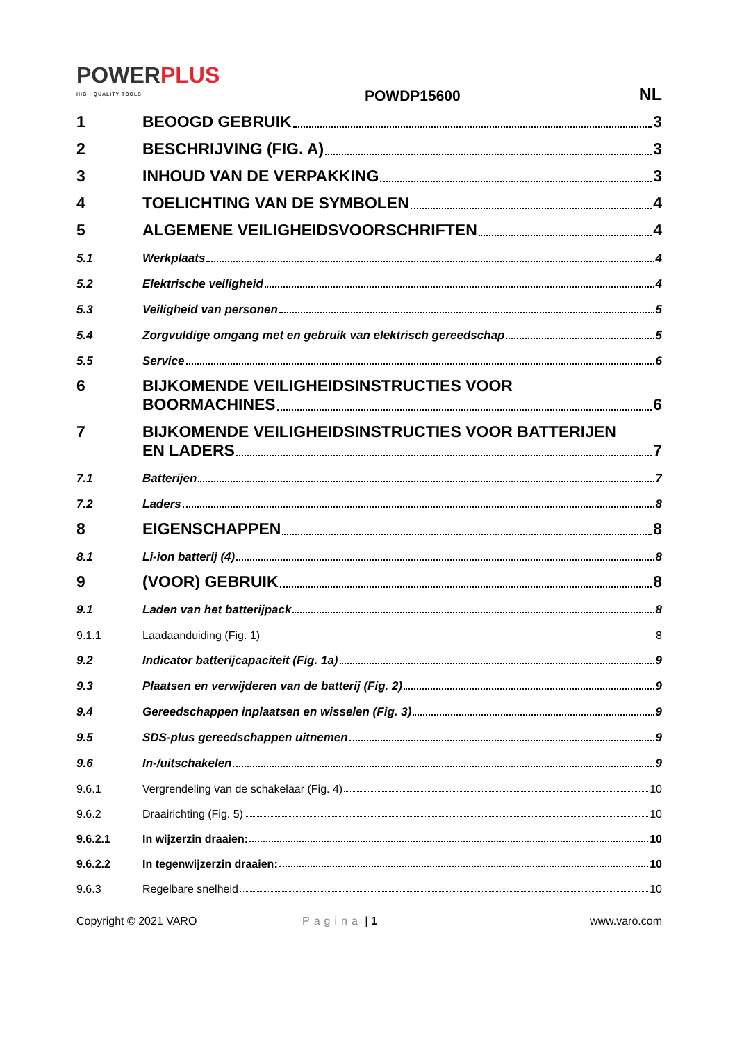POWERPLUS
HIGH QUALITY TOOLS
POWDP15600
NL
1
BEOOGD GEBRUIK 3
2
BESCHRIJVING (FIG. A) 3
3
INHOUD VAN DE VERPAKKING 3
4
TOELICHTING VAN DE SYMBOLEN 4
5
ALGEMENE VEILIGHEIDSVOORSCHRIFTEN 4
5.1
Werkplaats 4
5.2
Elektrische veiligheid 4
5.3
Veiligheid van personen 5
5.4
Zorgvuldige omgang met en gebruik van elektrisch gereedschap 5
5.5
Service 6
6 BIJKOMENDE VEILIGHEIDSINSTRUCTIES VOOR
BOORMACHINES 6
7 BIJKOMENDE VEILIGHEIDSINSTRUCTIES VOOR BATTERIJEN
EN LADERS 7
7.1
Batterijen 7
7.2
Laders 8
8
EIGENSCHAPPEN 8
8.1
Li-ion batterij (4) 8
9
(VOOR) GEBRUIK 8
9.1
Laden van het batterijpack 8
9.1.1
Laadaanduiding (Fig. 1) 8
9.2
Indicator batterijcapaciteit (Fig. 1a) 9
9.3
Plaatsen en verwijderen van de batterij (Fig. 2) 9
9.4
Gereedschappen inplaatsen en wisselen (Fig. 3) 9
9.5
SDS-plus gereedschappen uitnemen 9
9.6
In-/uitschakelen 9
9.6.1
Vergrendeling van de schakelaar (Fig. 4) 10
9.6.2
Draairichting (Fig. 5) 10
9.6.2.1
In wijzerzin draaien: 10
9.6.2.2
In tegenwijzerzin draaien: 10
9.6.3
Regelbare snelheid 10
Copyright © 2021 VARO Pagina | 1 www.varo.com